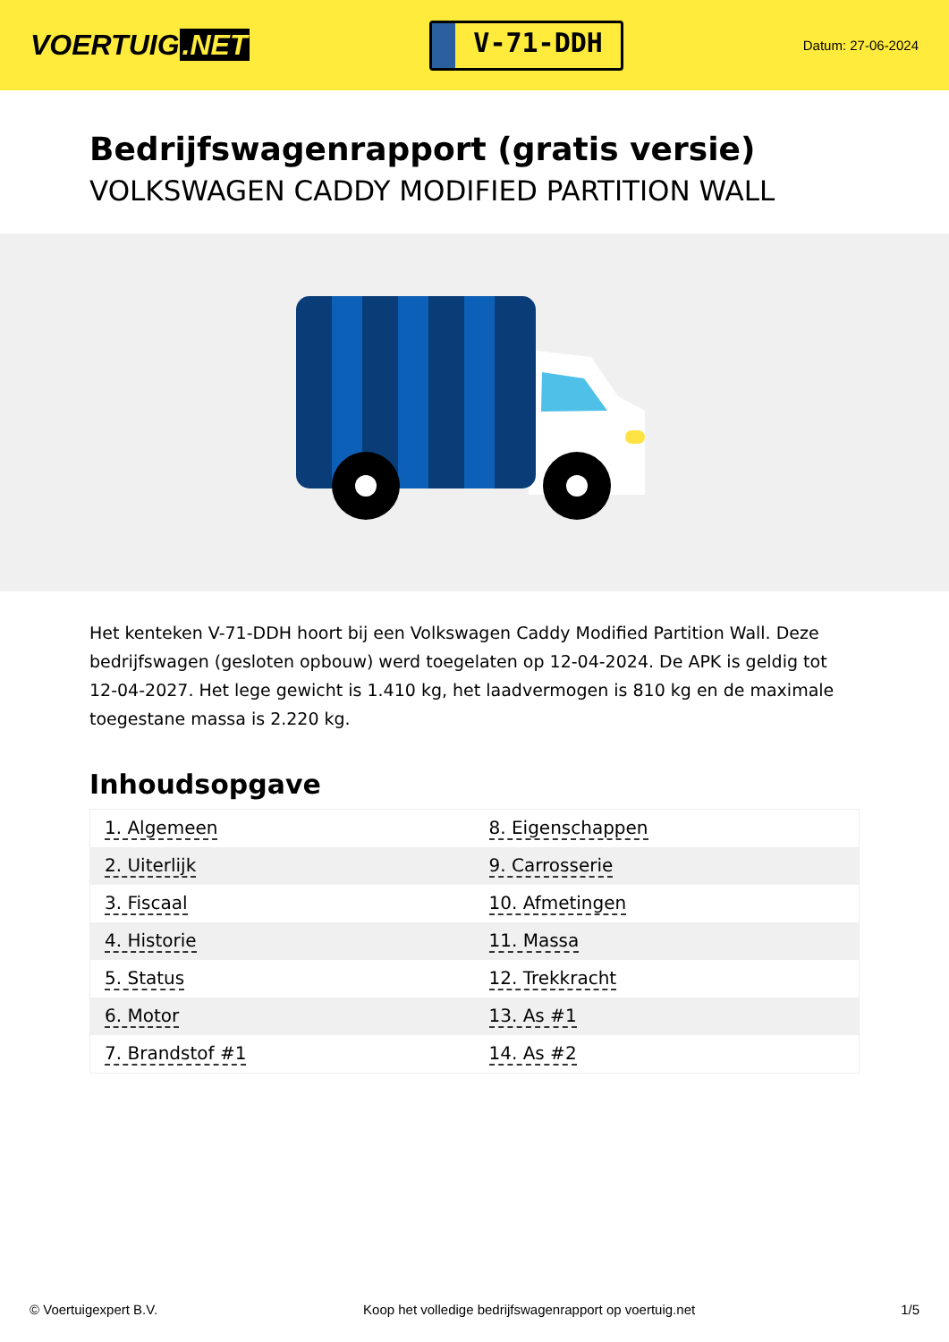VOERTUIG.NET
V-71-DDH
Datum: 27-06-2024
Bedrijfswagenrapport (gratis versie)
VOLKSWAGEN CADDY MODIFIED PARTITION WALL
Het kenteken V-71-DDH hoort bij een Volkswagen Caddy Modified Partition Wall. Deze bedrijfswagen (gesloten opbouw) werd toegelaten op 12-04-2024. De APK is geldig tot 12-04-2027. Het lege gewicht is 1.410 kg, het laadvermogen is 810 kg en de maximale toegestane massa is 2.220 kg.
Inhoudsopgave
| 1. Algemeen | 8. Eigenschappen |
| 2. Uiterlijk | 9. Carrosserie |
| 3. Fiscaal | 10. Afmetingen |
| 4. Historie | 11. Massa |
| 5. Status | 12. Trekkracht |
| 6. Motor | 13. As #1 |
| 7. Brandstof #1 | 14. As #2 |
© Voertuigexpert B.V. Koop het volledige bedrijfswagenrapport op voertuig.net 1/5